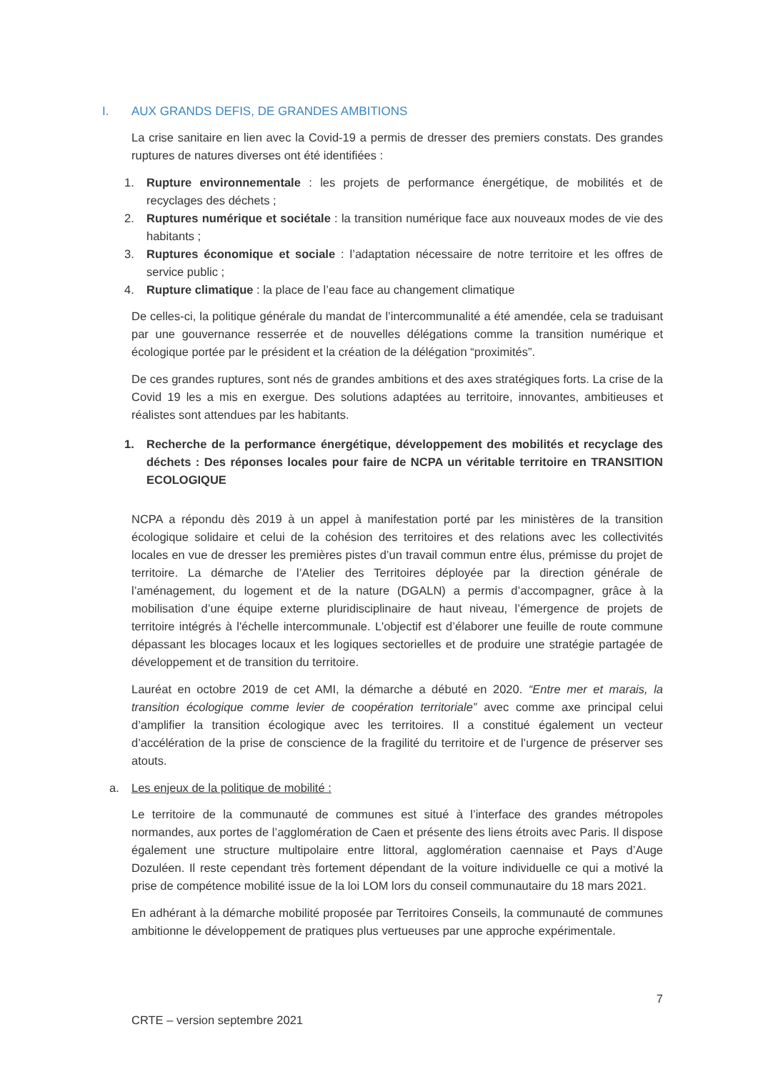I. AUX GRANDS DEFIS, DE GRANDES AMBITIONS
La crise sanitaire en lien avec la Covid-19 a permis de dresser des premiers constats. Des grandes ruptures de natures diverses ont été identifiées :
1. Rupture environnementale : les projets de performance énergétique, de mobilités et de recyclages des déchets ;
2. Ruptures numérique et sociétale : la transition numérique face aux nouveaux modes de vie des habitants ;
3. Ruptures économique et sociale : l’adaptation nécessaire de notre territoire et les offres de service public ;
4. Rupture climatique : la place de l’eau face au changement climatique
De celles-ci, la politique générale du mandat de l’intercommunalité a été amendée, cela se traduisant par une gouvernance resserrée et de nouvelles délégations comme la transition numérique et écologique portée par le président et la création de la délégation “proximités”.
De ces grandes ruptures, sont nés de grandes ambitions et des axes stratégiques forts. La crise de la Covid 19 les a mis en exergue. Des solutions adaptées au territoire, innovantes, ambitieuses et réalistes sont attendues par les habitants.
1. Recherche de la performance énergétique, développement des mobilités et recyclage des déchets : Des réponses locales pour faire de NCPA un véritable territoire en TRANSITION ECOLOGIQUE
NCPA a répondu dès 2019 à un appel à manifestation porté par les ministères de la transition écologique solidaire et celui de la cohésion des territoires et des relations avec les collectivités locales en vue de dresser les premières pistes d’un travail commun entre élus, prémisse du projet de territoire. La démarche de l’Atelier des Territoires déployée par la direction générale de l’aménagement, du logement et de la nature (DGALN) a permis d’accompagner, grâce à la mobilisation d’une équipe externe pluridisciplinaire de haut niveau, l’émergence de projets de territoire intégrés à l'échelle intercommunale. L'objectif est d’élaborer une feuille de route commune dépassant les blocages locaux et les logiques sectorielles et de produire une stratégie partagée de développement et de transition du territoire.
Lauréat en octobre 2019 de cet AMI, la démarche a débuté en 2020. “Entre mer et marais, la transition écologique comme levier de coopération territoriale” avec comme axe principal celui d’amplifier la transition écologique avec les territoires. Il a constitué également un vecteur d’accélération de la prise de conscience de la fragilité du territoire et de l’urgence de préserver ses atouts.
a. Les enjeux de la politique de mobilité :
Le territoire de la communauté de communes est situé à l’interface des grandes métropoles normandes, aux portes de l’agglomération de Caen et présente des liens étroits avec Paris. Il dispose également une structure multipolaire entre littoral, agglomération caennaise et Pays d’Auge Dozuléen. Il reste cependant très fortement dépendant de la voiture individuelle ce qui a motivé la prise de compétence mobilité issue de la loi LOM lors du conseil communautaire du 18 mars 2021.
En adhérant à la démarche mobilité proposée par Territoires Conseils, la communauté de communes ambitionne le développement de pratiques plus vertueuses par une approche expérimentale.
7
CRTE – version septembre 2021